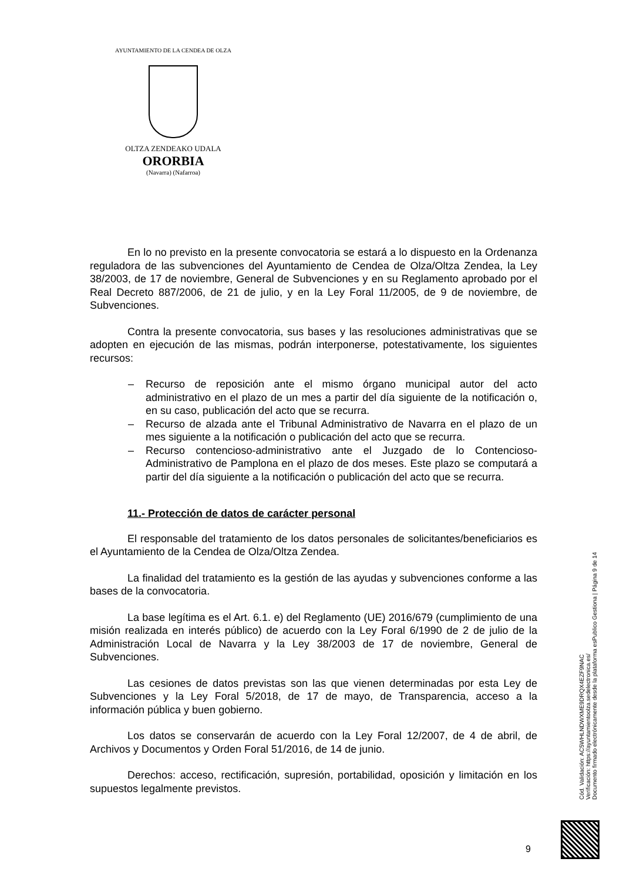AYUNTAMIENTO DE LA CENDEA DE OLZA
OLTZA ZENDEAKO UDALA
ORORBIA
(Navarra) (Nafarroa)
En lo no previsto en la presente convocatoria se estará a lo dispuesto en la Ordenanza reguladora de las subvenciones del Ayuntamiento de Cendea de Olza/Oltza Zendea, la Ley 38/2003, de 17 de noviembre, General de Subvenciones y en su Reglamento aprobado por el Real Decreto 887/2006, de 21 de julio, y en la Ley Foral 11/2005, de 9 de noviembre, de Subvenciones.
Contra la presente convocatoria, sus bases y las resoluciones administrativas que se adopten en ejecución de las mismas, podrán interponerse, potestativamente, los siguientes recursos:
– Recurso de reposición ante el mismo órgano municipal autor del acto administrativo en el plazo de un mes a partir del día siguiente de la notificación o, en su caso, publicación del acto que se recurra.
– Recurso de alzada ante el Tribunal Administrativo de Navarra en el plazo de un mes siguiente a la notificación o publicación del acto que se recurra.
– Recurso contencioso-administrativo ante el Juzgado de lo Contencioso-Administrativo de Pamplona en el plazo de dos meses. Este plazo se computará a partir del día siguiente a la notificación o publicación del acto que se recurra.
11.- Protección de datos de carácter personal
El responsable del tratamiento de los datos personales de solicitantes/beneficiarios es el Ayuntamiento de la Cendea de Olza/Oltza Zendea.
La finalidad del tratamiento es la gestión de las ayudas y subvenciones conforme a las bases de la convocatoria.
La base legítima es el Art. 6.1. e) del Reglamento (UE) 2016/679 (cumplimiento de una misión realizada en interés público) de acuerdo con la Ley Foral 6/1990 de 2 de julio de la Administración Local de Navarra y la Ley 38/2003 de 17 de noviembre, General de Subvenciones.
Las cesiones de datos previstas son las que vienen determinadas por esta Ley de Subvenciones y la Ley Foral 5/2018, de 17 de mayo, de Transparencia, acceso a la información pública y buen gobierno.
Los datos se conservarán de acuerdo con la Ley Foral 12/2007, de 4 de abril, de Archivos y Documentos y Orden Foral 51/2016, de 14 de junio.
Derechos: acceso, rectificación, supresión, portabilidad, oposición y limitación en los supuestos legalmente previstos.
Cód. Validación: AC5WHLNDWXME9DRQX4EZF9NAC
Verificación: https://ayuntamientoolza.sedelectronica.es/
Documento firmado electrónicamente desde la plataforma esPublico Gestiona | Página 9 de 14
9